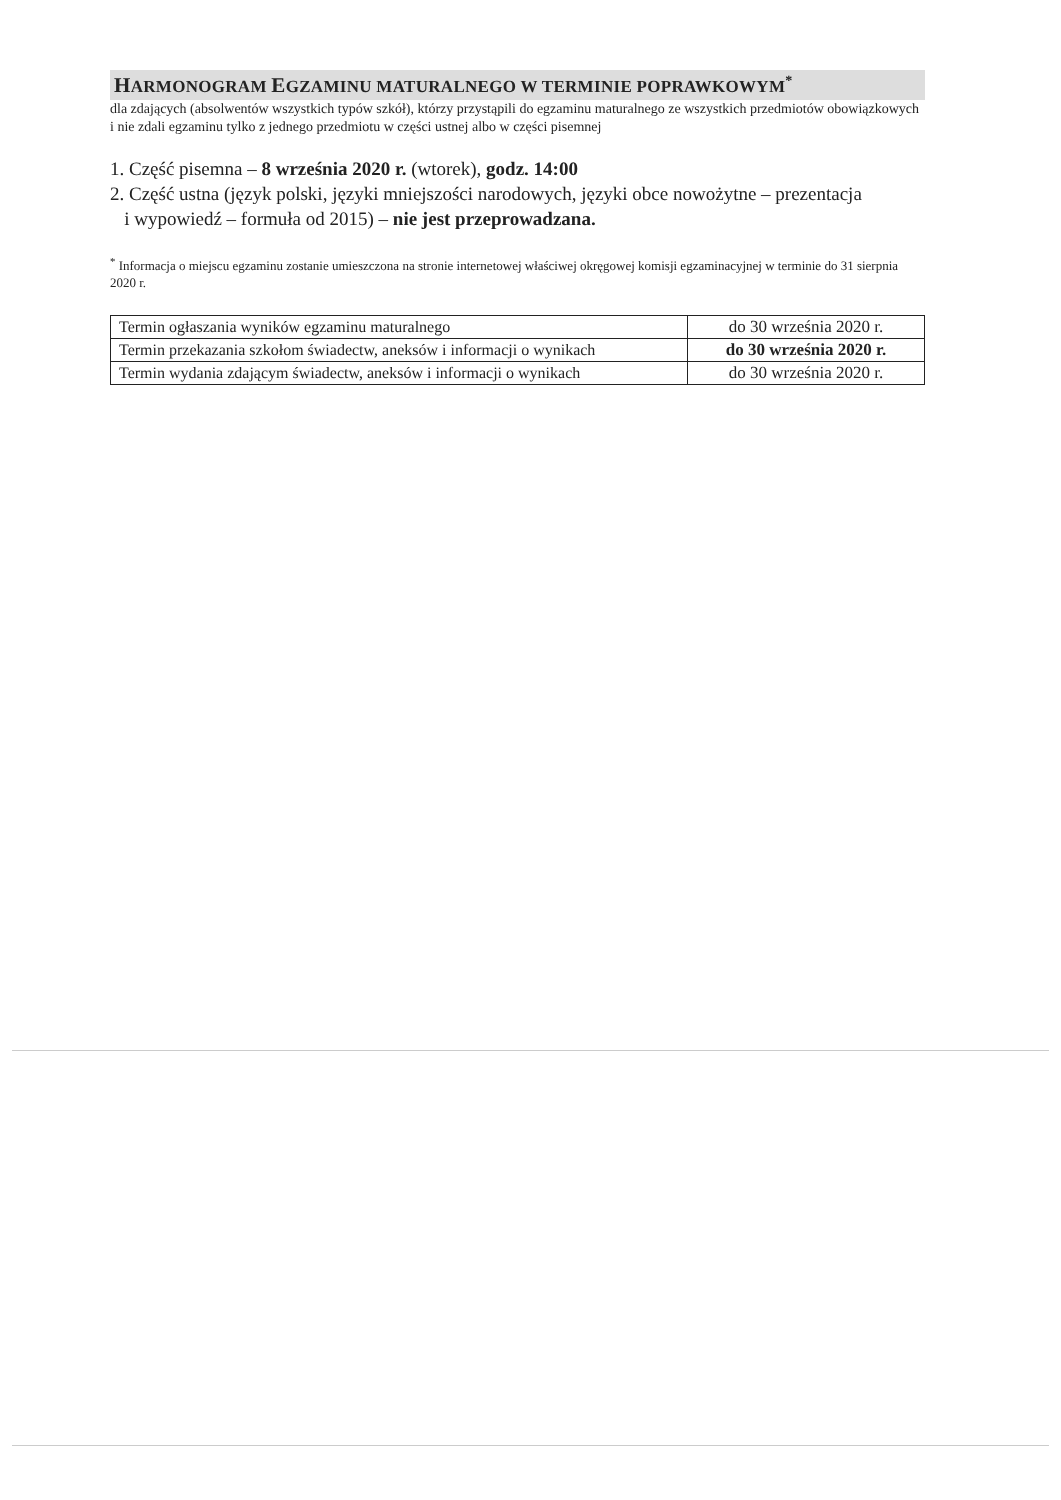HARMONOGRAM EGZAMINU MATURALNEGO W TERMINIE POPRAWKOWYM<sup>*</sup>
dla zdających (absolwentów wszystkich typów szkół), którzy przystąpili do egzaminu maturalnego ze wszystkich przedmiotów obowiązkowych i nie zdali egzaminu tylko z jednego przedmiotu w części ustnej albo w części pisemnej
1. Część pisemna – 8 września 2020 r. (wtorek), godz. 14:00
2. Część ustna (język polski, języki mniejszości narodowych, języki obce nowożytne – prezentacja
i wypowiedź – formuła od 2015) – nie jest przeprowadzana.
<sup>*</sup> Informacja o miejscu egzaminu zostanie umieszczona na stronie internetowej właściwej okręgowej komisji egzaminacyjnej w terminie do 31 sierpnia 2020 r.
| Termin ogłaszania wyników egzaminu maturalnego | do 30 września 2020 r. |
| Termin przekazania szkołom świadectw, aneksów i informacji o wynikach | do 30 września 2020 r. |
| Termin wydania zdającym świadectw, aneksów i informacji o wynikach | do 30 września 2020 r. |